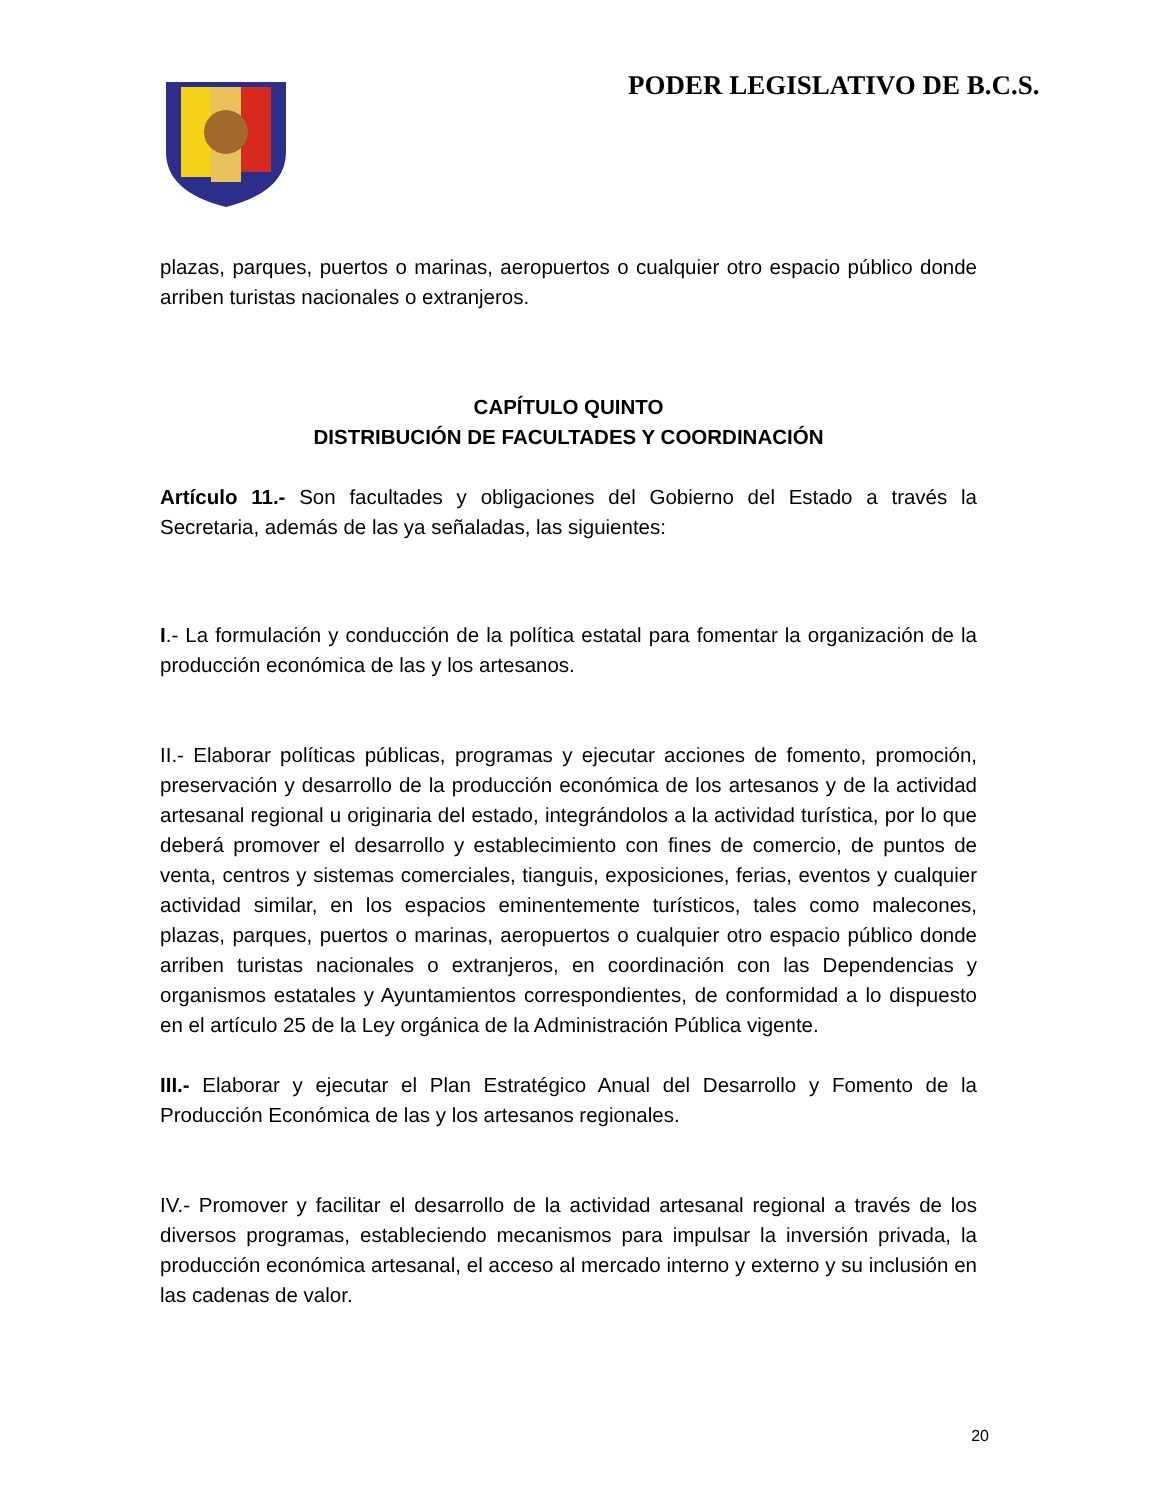PODER LEGISLATIVO DE B.C.S.
plazas, parques, puertos o marinas, aeropuertos o cualquier otro espacio público donde arriben turistas nacionales o extranjeros.
CAPÍTULO QUINTO
DISTRIBUCIÓN DE FACULTADES Y COORDINACIÓN
Artículo 11.- Son facultades y obligaciones del Gobierno del Estado a través la Secretaria, además de las ya señaladas, las siguientes:
I.- La formulación y conducción de la política estatal para fomentar la organización de la producción económica de las y los artesanos.
II.- Elaborar políticas públicas, programas y ejecutar acciones de fomento, promoción, preservación y desarrollo de la producción económica de los artesanos y de la actividad artesanal regional u originaria del estado, integrándolos a la actividad turística, por lo que deberá promover el desarrollo y establecimiento con fines de comercio, de puntos de venta, centros y sistemas comerciales, tianguis, exposiciones, ferias, eventos y cualquier actividad similar, en los espacios eminentemente turísticos, tales como malecones, plazas, parques, puertos o marinas, aeropuertos o cualquier otro espacio público donde arriben turistas nacionales o extranjeros, en coordinación con las Dependencias y organismos estatales y Ayuntamientos correspondientes, de conformidad a lo dispuesto en el artículo 25 de la Ley orgánica de la Administración Pública vigente.
III.- Elaborar y ejecutar el Plan Estratégico Anual del Desarrollo y Fomento de la Producción Económica de las y los artesanos regionales.
IV.- Promover y facilitar el desarrollo de la actividad artesanal regional a través de los diversos programas, estableciendo mecanismos para impulsar la inversión privada, la producción económica artesanal, el acceso al mercado interno y externo y su inclusión en las cadenas de valor.
20